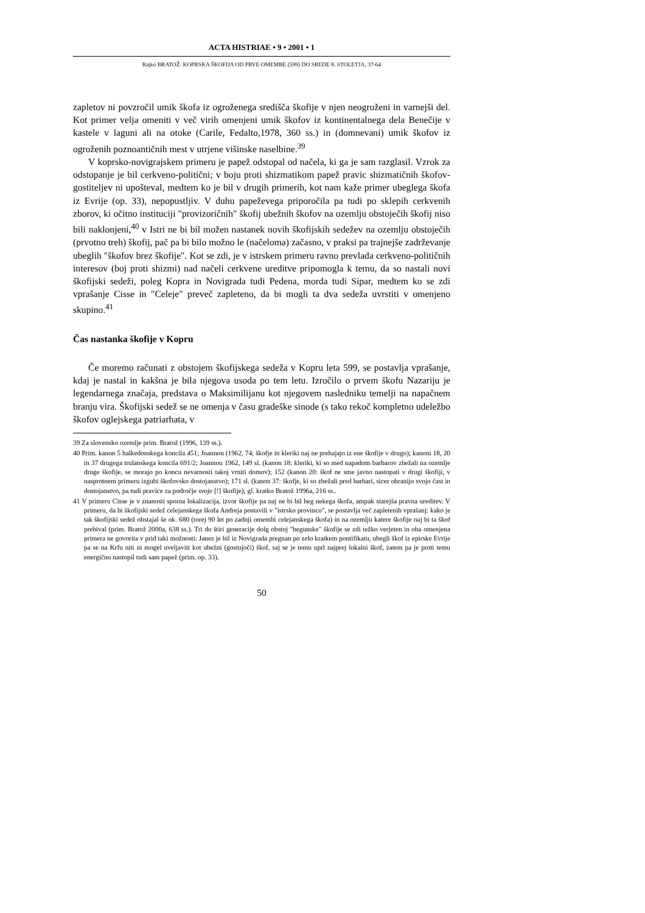ACTA HISTRIAE • 9 • 2001 • 1
Rajko BRATOŽ: KOPRSKA ŠKOFIJA OD PRVE OMEMBE (599) DO SREDE 8. STOLETJA, 37-64
zapletov ni povzročil umik škofa iz ogroženega središča škofije v njen neogroženi in varnejši del. Kot primer velja omeniti v več virih omenjeni umik škofov iz kontinentalnega dela Benečije v kastele v laguni ali na otoke (Carile, Fedalto,1978, 360 ss.) in (domnevani) umik škofov iz ogroženih poznoantičnih mest v utrjene višinske naselbine.<sup>39</sup>
V koprsko-novigrajskem primeru je papež odstopal od načela, ki ga je sam razglasil. Vzrok za odstopanje je bil cerkveno-politični; v boju proti shizmatikom papež pravic shizmatičnih škofov-gostiteljev ni upošteval, medtem ko je bil v drugih primerih, kot nam kaže primer ubeglega škofa iz Evrije (op. 33), nepopustljiv. V duhu papeževega priporočila pa tudi po sklepih cerkvenih zborov, ki očitno instituciji "provizoričnih" škofij ubežnih škofov na ozemlju obstoječih škofij niso bili naklonjeni,<sup>40</sup> v Istri ne bi bil možen nastanek novih škofijskih sedežev na ozemlju obstoječih (prvotno treh) škofij, pač pa bi bilo možno le (načeloma) začasno, v praksi pa trajnejše zadrževanje ubeglih "škofov brez škofije". Kot se zdi, je v istrskem primeru ravno prevlada cerkveno-političnih interesov (boj proti shizmi) nad načeli cerkvene ureditve pripomogla k temu, da so nastali novi škofijski sedeži, poleg Kopra in Novigrada tudi Pedena, morda tudi Sipar, medtem ko se zdi vprašanje Cisse in "Celeje" preveč zapleteno, da bi mogli ta dva sedeža uvrstiti v omenjeno skupino.<sup>41</sup>
Čas nastanka škofije v Kopru
Če moremo računati z obstojem škofijskega sedeža v Kopru leta 599, se postavlja vprašanje, kdaj je nastal in kakšna je bila njegova usoda po tem letu. Izročilo o prvem škofu Nazariju je legendarnega značaja, predstava o Maksimilijanu kot njegovem nasledniku temelji na napačnem branju vira. Škofijski sedež se ne omenja v času gradeške sinode (s tako rekoč kompletno udeležbo škofov oglejskega patriarhata, v
39 Za slovensko ozemlje prim. Bratož (1996, 139 ss.).
40 Prim. kanon 5 halkedonskega koncila 451; Joannou (1962, 74; škofje in kleriki naj ne prehajajo iz ene škofije v drugo); kanoni 18, 20 in 37 drugega trulanskega koncila 691/2; Joannou 1962, 149 sl. (kanon 18: kleriki, ki so med napadom barbarov zbežali na ozemlje druge škofije, se morajo po koncu nevarnosti takoj vrniti domov); 152 (kanon 20: škof ne sme javno nastopati v drugi škofiji, v nasprotnem primeru izgubi škofovsko dostojanstvo); 171 sl. (kanon 37: škofje, ki so zbežali pred barbari, sicer ohranijo svojo čast in dostojanstvo, pa tudi pravice za področje svoje [!] škofije); gl. kratko Bratož 1996a, 216 ss..
41 V primeru Cisse je v znanosti sporna lokalizacija, izvor škofije pa naj ne bi bil beg nekega škofa, ampak starejša pravna ureditev. V primeru, da bi škofijski sedež celejanskega škofa Andreja postavili v "istrsko provinco", se postavlja več zapletenih vprašanj: kako je tak škofijski sedež obstajal še ok. 680 (torej 90 let po zadnji omembi celejanskega škofa) in na ozemlju katere škofije naj bi ta škof prebival (prim. Bratož 2000a, 638 ss.). Tri do štiri generacije dolg obstoj "begunske" škofije se zdi težko verjeten in oba omenjena primera ne govorita v prid taki možnosti: Janez je bil iz Novigrada pregnan po zelo kratkem pontifikatu, ubegli škof iz epirske Evrije pa se na Krfu niti ni mogel uveljaviti kot ubežni (gostujoči) škof, saj se je temu uprl najprej lokalni škof, zatem pa je proti temu energično nastopil tudi sam papež (prim. op. 33).
50